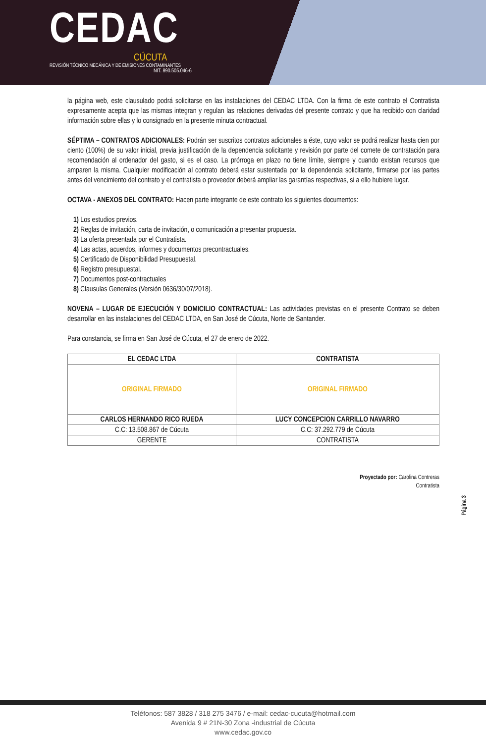CEDAC
CÚCUTA
REVISIÓN TÉCNICO MECÁNICA Y DE EMISIONES CONTAMINANTES
NIT. 890.505.046-6
la página web, este clausulado podrá solicitarse en las instalaciones del CEDAC LTDA. Con la firma de este contrato el Contratista expresamente acepta que las mismas integran y regulan las relaciones derivadas del presente contrato y que ha recibido con claridad información sobre ellas y lo consignado en la presente minuta contractual.
SÉPTIMA – CONTRATOS ADICIONALES: Podrán ser suscritos contratos adicionales a éste, cuyo valor se podrá realizar hasta cien por ciento (100%) de su valor inicial, previa justificación de la dependencia solicitante y revisión por parte del comete de contratación para recomendación al ordenador del gasto, si es el caso. La prórroga en plazo no tiene límite, siempre y cuando existan recursos que amparen la misma. Cualquier modificación al contrato deberá estar sustentada por la dependencia solicitante, firmarse por las partes antes del vencimiento del contrato y el contratista o proveedor deberá ampliar las garantías respectivas, si a ello hubiere lugar.
OCTAVA - ANEXOS DEL CONTRATO: Hacen parte integrante de este contrato los siguientes documentos:
1) Los estudios previos.
2) Reglas de invitación, carta de invitación, o comunicación a presentar propuesta.
3) La oferta presentada por el Contratista.
4) Las actas, acuerdos, informes y documentos precontractuales.
5) Certificado de Disponibilidad Presupuestal.
6) Registro presupuestal.
7) Documentos post-contractuales
8) Clausulas Generales (Versión 0636/30/07/2018).
NOVENA – LUGAR DE EJECUCIÓN Y DOMICILIO CONTRACTUAL: Las actividades previstas en el presente Contrato se deben desarrollar en las instalaciones del CEDAC LTDA, en San José de Cúcuta, Norte de Santander.
Para constancia, se firma en San José de Cúcuta, el 27 de enero de 2022.
| EL CEDAC LTDA | CONTRATISTA |
| --- | --- |
| ORIGINAL FIRMADO | ORIGINAL FIRMADO |
| CARLOS HERNANDO RICO RUEDA | LUCY CONCEPCION CARRILLO NAVARRO |
| C.C: 13.508.867 de Cúcuta | C.C: 37.292.779 de Cúcuta |
| GERENTE | CONTRATISTA |
Proyectado por: Carolina Contreras
Contratista
Página 3
Teléfonos: 587 3828 / 318 275 3476 / e-mail: cedac-cucuta@hotmail.com
Avenida 9 # 21N-30 Zona -industrial de Cúcuta
www.cedac.gov.co